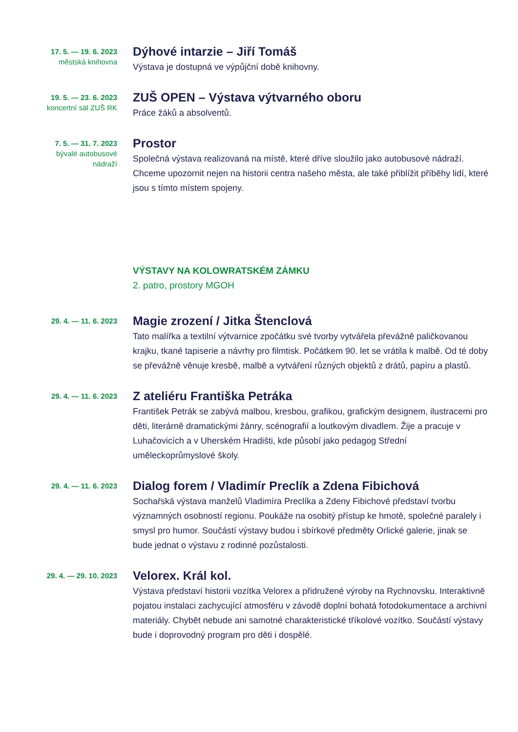17. 5. — 19. 6. 2023
městská knihovna
Dýhové intarzie – Jiří Tomáš
Výstava je dostupná ve výpůjční době knihovny.
19. 5. — 23. 6. 2023
koncertní sál ZUŠ RK
ZUŠ OPEN – Výstava výtvarného oboru
Práce žáků a absolventů.
7. 5. — 31. 7. 2023
bývalé autobusové
nádraží
Prostor
Společná výstava realizovaná na místě, které dříve sloužilo jako autobusové nádraží. Chceme upozornit nejen na historii centra našeho města, ale také přiblížit příběhy lidí, které jsou s tímto místem spojeny.
VÝSTAVY NA KOLOWRATSKÉM ZÁMKU
2. patro, prostory MGOH
29. 4. — 11. 6. 2023
Magie zrození / Jitka Štenclová
Tato malířka a textilní výtvarnice zpočátku své tvorby vytvářela převážně paličkovanou krajku, tkané tapiserie a návrhy pro filmtisk. Počátkem 90. let se vrátila k malbě. Od té doby se převážně věnuje kresbě, malbě a vytváření různých objektů z drátů, papíru a plastů.
29. 4. — 11. 6. 2023
Z ateliéru Františka Petráka
František Petrák se zabývá malbou, kresbou, grafikou, grafickým designem, ilustracemi pro děti, literárně dramatickými žánry, scénografií a loutkovým divadlem. Žije a pracuje v Luhačovicích a v Uherském Hradišti, kde působí jako pedagog Střední uměleckoprůmyslové školy.
29. 4. — 11. 6. 2023
Dialog forem / Vladimír Preclík a Zdena Fibichová
Sochařská výstava manželů Vladimíra Preclíka a Zdeny Fibichové představí tvorbu významných osobností regionu. Poukáže na osobitý přístup ke hmotě, společné paralely i smysl pro humor. Součástí výstavy budou i sbírkové předměty Orlické galerie, jinak se bude jednat o výstavu z rodinné pozůstalosti.
29. 4. — 29. 10. 2023
Velorex. Král kol.
Výstava představí historii vozítka Velorex a přidružené výroby na Rychnovsku. Interaktivně pojatou instalaci zachycující atmosféru v závodě doplní bohatá fotodokumentace a archivní materiály. Chybět nebude ani samotné charakteristické tříkolové vozítko. Součástí výstavy bude i doprovodný program pro děti i dospělé.